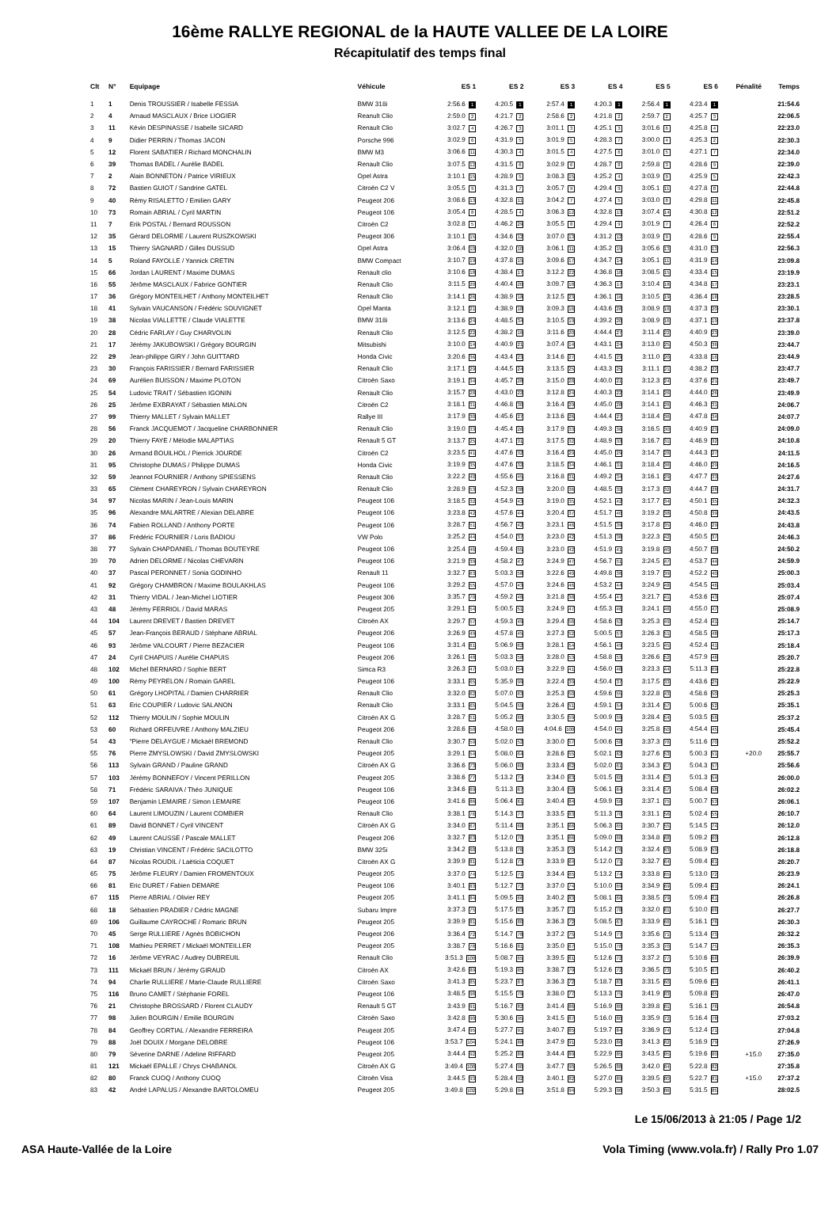16ème RALLYE REGIONAL de la HAUTE VALLEE DE LA LOIRE
Récapitulatif des temps final
| Clt | N° | Equipage | Véhicule | ES 1 | ES 2 | ES 3 | ES 4 | ES 5 | ES 6 | Pénalité | Temps |
| --- | --- | --- | --- | --- | --- | --- | --- | --- | --- | --- | --- |
| 1 | 1 | Denis TROUSSIER / Isabelle FESSIA | BMW 318i | 2:56.6 1 | 4:20.5 1 | 2:57.4 1 | 4:20.3 1 | 2:56.4 1 | 4:23.4 1 | | 21:54.6 |
| 2 | 4 | Arnaud MASCLAUX / Brice LIOGIER | Reanult Clio | 2:59.0 2 | 4:21.7 2 | 2:58.6 2 | 4:21.8 2 | 2:59.7 2 | 4:25.7 3 | | 22:06.5 |
| 3 | 11 | Kévin DESPINASSE / Isabelle SICARD | Renault Clio | 3:02.7 4 | 4:26.7 3 | 3:01.1 3 | 4:25.1 3 | 3:01.6 6 | 4:25.8 4 | | 22:23.0 |
| 4 | 9 | Didier PERRIN / Thomas JACON | Porsche 996 | 3:02.9 6 | 4:31.9 5 | 3:01.9 5 | 4:28.3 7 | 3:00.0 4 | 4:25.3 2 | | 22:30.3 |
| 5 | 12 | Florent SABATIER / Richard MONCHALIN | BMW M3 | 3:06.6 11 | 4:30.3 4 | 3:01.5 4 | 4:27.5 6 | 3:01.0 5 | 4:27.1 7 | | 22:34.0 |
| 6 | 39 | Thomas BADEL / Aurélie BADEL | Renault Clio | 3:07.5 12 | 4:31.5 6 | 3:02.9 6 | 4:28.7 8 | 2:59.8 3 | 4:28.6 9 | | 22:39.0 |
| 7 | 2 | Alain BONNETON / Patrice VIRIEUX | Opel Astra | 3:10.1 15 | 4:28.9 5 | 3:08.3 15 | 4:25.2 4 | 3:03.9 9 | 4:25.9 5 | | 22:42.3 |
| 8 | 72 | Bastien GUIOT / Sandrine GATEL | Citroën C2 V | 3:05.5 9 | 4:31.3 7 | 3:05.7 9 | 4:29.4 9 | 3:05.1 11 | 4:27.8 8 | | 22:44.8 |
| 9 | 40 | Rémy RISALETTO / Emilien GARY | Peugeot 206 | 3:08.6 13 | 4:32.8 11 | 3:04.2 7 | 4:27.4 5 | 3:03.0 8 | 4:29.8 11 | | 22:45.8 |
| 10 | 73 | Romain ABRIAL / Cyril MARTIN | Peugeot 106 | 3:05.4 8 | 4:28.5 4 | 3:06.3 12 | 4:32.8 13 | 3:07.4 14 | 4:30.8 12 | | 22:51.2 |
| 11 | 7 | Erik POSTAL / Bernard ROUSSON | Citroën C2 | 3:02.8 5 | 4:46.2 29 | 3:05.5 8 | 4:29.4 9 | 3:01.9 7 | 4:26.4 6 | | 22:52.2 |
| 12 | 35 | Gérard DELORME / Laurent RUSZKOWSKI | Peugeot 306 | 3:10.1 15 | 4:34.6 12 | 3:07.0 13 | 4:31.2 12 | 3:03.9 9 | 4:28.6 9 | | 22:55.4 |
| 13 | 15 | Thierry SAGNARD / Gilles DUSSUD | Opel Astra | 3:06.4 10 | 4:32.0 10 | 3:06.1 11 | 4:35.2 15 | 3:05.6 13 | 4:31.0 13 | | 22:56.3 |
| 14 | 5 | Roland FAYOLLE / Yannick CRETIN | BMW Compact | 3:10.7 19 | 4:37.8 15 | 3:09.6 17 | 4:34.7 14 | 3:05.1 11 | 4:31.9 14 | | 23:09.8 |
| 15 | 66 | Jordan LAURENT / Maxime DUMAS | Renault clio | 3:10.6 18 | 4:38.4 17 | 3:12.2 22 | 4:36.8 18 | 3:08.5 15 | 4:33.4 15 | | 23:19.9 |
| 16 | 55 | Jérôme MASCLAUX / Fabrice GONTIER | Renault Clio | 3:11.5 20 | 4:40.4 20 | 3:09.7 18 | 4:36.3 17 | 3:10.4 18 | 4:34.8 17 | | 23:23.1 |
| 17 | 36 | Grégory MONTEILHET / Anthony MONTEILHET | Renault Clio | 3:14.1 26 | 4:38.9 18 | 3:12.5 23 | 4:36.1 16 | 3:10.5 19 | 4:36.4 18 | | 23:28.5 |
| 18 | 41 | Sylvain VAUCANSON / Frédéric SOUVIGNET | Opel Manta | 3:12.1 21 | 4:38.9 18 | 3:09.3 16 | 4:43.6 26 | 3:08.9 16 | 4:37.3 20 | | 23:30.1 |
| 19 | 38 | Nicolas VIALLETTE / Claude VIALETTE | BMW 318i | 3:13.6 24 | 4:48.5 34 | 3:10.5 19 | 4:39.2 20 | 3:08.9 16 | 4:37.1 19 | | 23:37.8 |
| 20 | 28 | Cédric FARLAY / Guy CHARVOLIN | Renault Clio | 3:12.5 22 | 4:38.2 16 | 3:11.6 20 | 4:44.4 27 | 3:11.4 22 | 4:40.9 23 | | 23:39.0 |
| 21 | 17 | Jérémy JAKUBOWSKI / Grégory BOURGIN | Mitsubishi | 3:10.0 14 | 4:40.9 21 | 3:07.4 14 | 4:43.1 24 | 3:13.0 25 | 4:50.3 36 | | 23:44.7 |
| 22 | 29 | Jean-philippe GIRY / John GUITTARD | Honda Civic | 3:20.6 36 | 4:43.4 23 | 3:14.6 27 | 4:41.5 23 | 3:11.0 20 | 4:33.8 16 | | 23:44.9 |
| 23 | 30 | François FARISSIER / Bernard FARISSIER | Renault Clio | 3:17.1 29 | 4:44.5 24 | 3:13.5 25 | 4:43.3 25 | 3:11.1 21 | 4:38.2 22 | | 23:47.7 |
| 24 | 69 | Aurélien BUISSON / Maxime PLOTON | Citroën Saxo | 3:19.1 34 | 4:45.7 28 | 3:15.0 28 | 4:40.0 21 | 3:12.3 24 | 4:37.6 21 | | 23:49.7 |
| 25 | 54 | Ludovic TRAIT / Sébastien IGONIN | Renault Clio | 3:15.7 28 | 4:43.0 22 | 3:12.8 24 | 4:40.3 22 | 3:14.1 26 | 4:44.0 26 | | 23:49.9 |
| 26 | 25 | Jérôme EXBRAYAT / Sébastien MIALON | Citroën C2 | 3:18.1 31 | 4:46.8 30 | 3:16.4 29 | 4:45.0 28 | 3:14.1 26 | 4:46.3 31 | | 24:06.7 |
| 27 | 99 | Thierry MALLET / Sylvain MALLET | Rallye III | 3:17.9 30 | 4:45.6 27 | 3:13.6 26 | 4:44.4 27 | 3:18.4 36 | 4:47.8 34 | | 24:07.7 |
| 28 | 56 | Franck JACQUEMOT / Jacqueline CHARBONNIER | Renault Clio | 3:19.0 33 | 4:45.4 26 | 3:17.9 33 | 4:49.3 36 | 3:16.5 30 | 4:40.9 23 | | 24:09.0 |
| 29 | 20 | Thierry FAYE / Mélodie MALAPTIAS | Renault 5 GT | 3:13.7 25 | 4:47.1 31 | 3:17.5 32 | 4:48.9 33 | 3:16.7 31 | 4:46.9 32 | | 24:10.8 |
| 30 | 26 | Armand BOUILHOL / Pierrick JOURDE | Citroën C2 | 3:23.5 41 | 4:47.6 32 | 3:16.4 29 | 4:45.0 29 | 3:14.7 28 | 4:44.3 27 | | 24:11.5 |
| 31 | 95 | Christophe DUMAS / Philippe DUMAS | Honda Civic | 3:19.9 35 | 4:47.6 32 | 3:18.5 34 | 4:46.1 31 | 3:18.4 36 | 4:46.0 29 | | 24:16.5 |
| 32 | 59 | Jeannot FOURNIER / Anthony SPIESSENS | Renault Clio | 3:22.2 40 | 4:55.6 45 | 3:16.8 31 | 4:49.2 34 | 3:16.1 29 | 4:47.7 33 | | 24:27.6 |
| 33 | 65 | Clément CHAREYRON / Sylvain CHAREYRON | Renault Clio | 3:28.9 53 | 4:52.3 38 | 3:20.0 36 | 4:48.5 32 | 3:17.3 32 | 4:44.7 28 | | 24:31.7 |
| 34 | 97 | Nicolas MARIN / Jean-Louis MARIN | Peugeot 106 | 3:18.5 32 | 4:54.9 43 | 3:19.0 35 | 4:52.1 42 | 3:17.7 34 | 4:50.1 35 | | 24:32.3 |
| 35 | 96 | Alexandre MALARTRE / Alexian DELABRE | Peugeot 106 | 3:23.8 42 | 4:57.6 44 | 3:20.4 37 | 4:51.7 40 | 3:19.2 38 | 4:50.8 39 | | 24:43.5 |
| 36 | 74 | Fabien ROLLAND / Anthony PORTE | Peugeot 106 | 3:28.7 51 | 4:56.7 42 | 3:23.1 46 | 4:51.5 39 | 3:17.8 35 | 4:46.0 29 | | 24:43.8 |
| 37 | 86 | Frédéric FOURNIER / Loris BADIOU | VW Polo | 3:25.2 44 | 4:54.0 37 | 3:23.0 42 | 4:51.3 38 | 3:22.3 42 | 4:50.5 37 | | 24:46.3 |
| 38 | 77 | Sylvain CHAPDANIEL / Thomas BOUTEYRE | Peugeot 106 | 3:25.4 46 | 4:59.4 55 | 3:23.0 42 | 4:51.9 41 | 3:19.8 40 | 4:50.7 38 | | 24:50.2 |
| 39 | 70 | Adrien DELORME / Nicolas CHEVARIN | Peugeot 106 | 3:21.9 39 | 4:58.2 47 | 3:24.9 47 | 4:56.7 51 | 3:24.5 47 | 4:53.7 44 | | 24:59.9 |
| 40 | 37 | Pascal PERONNET / Sonia GODINHO | Renault 11 | 3:32.7 63 | 5:03.3 58 | 3:22.6 40 | 4:49.8 36 | 3:19.7 39 | 4:52.2 40 | | 25:00.3 |
| 41 | 92 | Grégory CHAMBRON / Maxime BOULAKHLAS | Peugeot 106 | 3:29.2 55 | 4:57.0 43 | 3:24.6 46 | 4:53.2 44 | 3:24.9 48 | 4:54.5 46 | | 25:03.4 |
| 42 | 31 | Thierry VIDAL / Jean-Michel LIOTIER | Peugeot 306 | 3:35.7 70 | 4:59.2 48 | 3:21.8 38 | 4:55.4 47 | 3:21.7 41 | 4:53.6 43 | | 25:07.4 |
| 43 | 48 | Jérémy FERRIOL / David MARAS | Peugeot 205 | 3:29.1 54 | 5:00.5 51 | 3:24.9 47 | 4:55.3 46 | 3:24.1 46 | 4:55.0 47 | | 25:08.9 |
| 44 | 104 | Laurent DREVET / Bastien DREVET | Citroën AX | 3:29.7 57 | 4:59.3 49 | 3:29.4 56 | 4:58.6 52 | 3:25.3 49 | 4:52.4 41 | | 25:14.7 |
| 45 | 57 | Jean-François BERAUD / Stéphane ABRIAL | Peugeot 206 | 3:26.9 49 | 4:57.8 45 | 3:27.3 52 | 5:00.5 57 | 3:26.3 51 | 4:58.5 48 | | 25:17.3 |
| 46 | 93 | Jérôme VALCOURT / Pierre BEZACIER | Peugeot 106 | 3:31.4 61 | 5:06.9 62 | 3:28.1 54 | 4:56.1 49 | 3:23.5 45 | 4:52.4 41 | | 25:18.4 |
| 47 | 24 | Cyril CHAPUIS / Aurélie CHAPUIS | Peugeot 206 | 3:26.1 48 | 5:03.3 58 | 3:28.0 53 | 4:58.8 53 | 3:26.6 52 | 4:57.9 48 | | 25:20.7 |
| 48 | 102 | Michel BERNARD / Sophie BERT | Simca R3 | 3:26.3 47 | 5:03.0 54 | 3:22.9 41 | 4:56.0 48 | 3:23.3 44 | 5:11.3 69 | | 25:22.8 |
| 49 | 100 | Rémy PEYRELON / Romain GAREL | Peugeot 106 | 3:33.1 65 | 5:35.9 99 | 3:22.4 39 | 4:50.4 37 | 3:17.5 33 | 4:43.6 25 | | 25:22.9 |
| 50 | 61 | Grégory LHOPITAL / Damien CHARRIER | Renault Clio | 3:32.0 62 | 5:07.0 63 | 3:25.3 50 | 4:59.6 55 | 3:22.8 43 | 4:58.6 50 | | 25:25.3 |
| 51 | 63 | Eric COUPIER / Ludovic SALANON | Renault Clio | 3:33.1 65 | 5:04.5 59 | 3:26.4 51 | 4:59.1 54 | 3:31.4 57 | 5:00.6 52 | | 25:35.1 |
| 52 | 112 | Thierry MOULIN / Sophie MOULIN | Citroën AX G | 3:28.7 51 | 5:05.2 60 | 3:30.5 59 | 5:00.9 59 | 3:28.4 54 | 5:03.5 56 | | 25:37.2 |
| 53 | 60 | Richard ORFEUVRE / Anthony MALZIEU | Peugeot 206 | 3:28.6 50 | 4:58.0 46 | 4:04.6 100 | 4:54.0 45 | 3:25.8 50 | 4:54.4 45 | | 25:45.4 |
| 54 | 43 | "Pierre DELAYGUE / Mickaël BREMOND | Renault Clio | 3:30.7 59 | 5:02.0 52 | 3:30.0 57 | 5:00.6 58 | 3:37.3 76 | 5:11.6 70 | | 25:52.2 |
| 55 | 76 | Pierre ZMYSLOWSKI / David ZMYSLOWSKI | Peugeot 205 | 3:29.1 54 | 5:08.0 64 | 3:28.6 55 | 5:02.1 62 | 3:27.6 53 | 5:00.3 51 | +20.0 | 25:55.7 |
| 56 | 113 | Sylvain GRAND / Pauline GRAND | Citroën AX G | 3:36.6 73 | 5:06.0 60 | 3:33.4 62 | 5:02.0 61 | 3:34.3 67 | 5:04.3 57 | | 25:56.6 |
| 57 | 103 | Jérémy BONNEFOY / Vincent PERILLON | Peugeot 205 | 3:38.6 77 | 5:13.2 74 | 3:34.0 63 | 5:01.5 60 | 3:31.4 57 | 5:01.3 54 | | 26:00.0 |
| 58 | 71 | Frédéric SARAIVA / Théo JUNIQUE | Peugeot 106 | 3:34.6 69 | 5:11.3 67 | 3:30.4 58 | 5:06.1 64 | 3:31.4 57 | 5:08.4 58 | | 26:02.2 |
| 59 | 107 | Benjamin LEMAIRE / Simon LEMAIRE | Peugeot 106 | 3:41.6 86 | 5:06.4 61 | 3:40.4 84 | 4:59.9 56 | 3:37.1 75 | 5:00.7 53 | | 26:06.1 |
| 60 | 64 | Laurent LIMOUZIN / Laurent COMBIER | Renault Clio | 3:38.1 76 | 5:14.3 77 | 3:33.5 63 | 5:11.3 70 | 3:31.1 56 | 5:02.4 55 | | 26:10.7 |
| 61 | 89 | David BONNET / Cyril VINCENT | Citroën AX G | 3:34.0 67 | 5:11.4 68 | 3:35.1 66 | 5:06.3 65 | 3:30.7 55 | 5:14.5 74 | | 26:12.0 |
| 62 | 49 | Laurent CAUSSE / Pascale MALLET | Peugeot 206 | 3:32.7 63 | 5:12.0 70 | 3:35.1 66 | 5:09.0 68 | 3:34.8 68 | 5:09.2 60 | | 26:12.8 |
| 63 | 19 | Christian VINCENT / Frédéric SACILOTTO | BMW 325i | 3:34.2 68 | 5:13.8 76 | 3:35.3 70 | 5:14.2 76 | 3:32.4 63 | 5:08.9 59 | | 26:18.8 |
| 64 | 87 | Nicolas ROUDIL / Laëticia COQUET | Citroën AX G | 3:39.9 81 | 5:12.8 73 | 3:33.9 64 | 5:12.0 71 | 3:32.7 64 | 5:09.4 61 | | 26:20.7 |
| 65 | 75 | Jérôme FLEURY / Damien FROMENTOUX | Peugeot 205 | 3:37.0 74 | 5:12.5 71 | 3:34.4 65 | 5:13.2 74 | 3:33.8 65 | 5:13.0 72 | | 26:23.9 |
| 66 | 81 | Eric DURET / Fabien DEMARE | Peugeot 106 | 3:40.1 83 | 5:12.7 72 | 3:37.0 74 | 5:10.0 69 | 3:34.9 69 | 5:09.4 61 | | 26:24.1 |
| 67 | 115 | Pierre ABRIAL / Olivier REY | Peugeot 205 | 3:41.1 84 | 5:09.5 66 | 3:40.2 83 | 5:08.1 66 | 3:38.5 79 | 5:09.4 61 | | 26:26.8 |
| 68 | 18 | Sébastien PRADIER / Cédric MAGNE | Subaru Impre | 3:37.3 75 | 5:17.5 83 | 3:35.7 71 | 5:15.2 78 | 3:32.0 61 | 5:10.0 66 | | 26:27.7 |
| 69 | 106 | Guillaume CAYROCHE / Romaric BRUN | Peugeot 205 | 3:39.9 81 | 5:15.6 80 | 3:36.3 72 | 5:08.5 67 | 3:33.9 66 | 5:16.1 76 | | 26:30.3 |
| 70 | 45 | Serge RULLIERE / Agnès BOBICHON | Peugeot 206 | 3:36.4 72 | 5:14.7 78 | 3:37.2 75 | 5:14.9 77 | 3:35.6 71 | 5:13.4 73 | | 26:32.2 |
| 71 | 108 | Mathieu PERRET / Mickaël MONTEILLER | Peugeot 205 | 3:38.7 78 | 5:16.6 81 | 3:35.0 67 | 5:15.0 78 | 3:35.3 70 | 5:14.7 75 | | 26:35.3 |
| 72 | 16 | Jérôme VEYRAC / Audrey DUBREUIL | Renault Clio | 3:51.3 100 | 5:08.7 65 | 3:39.5 81 | 5:12.6 72 | 3:37.2 77 | 5:10.6 68 | | 26:39.9 |
| 73 | 111 | Mickaël BRUN / Jérémy GIRAUD | Citroën AX | 3:42.6 89 | 5:19.3 85 | 3:38.7 79 | 5:12.6 72 | 3:36.5 73 | 5:10.5 67 | | 26:40.2 |
| 74 | 94 | Charlie RULLIERE / Marie-Claude RULLIERE | Citroën Saxo | 3:41.3 85 | 5:23.7 87 | 3:36.3 72 | 5:18.7 83 | 3:31.5 60 | 5:09.6 64 | | 26:41.1 |
| 75 | 116 | Bruno CAMET / Stéphanie FOREL | Peugeot 106 | 3:48.5 98 | 5:15.5 79 | 3:38.0 77 | 5:13.3 75 | 3:41.9 83 | 5:09.8 65 | | 26:47.0 |
| 76 | 21 | Christophe BROSSARD / Florent CLAUDY | Renault 5 GT | 3:43.9 91 | 5:16.7 82 | 3:41.4 86 | 5:16.9 80 | 3:39.8 81 | 5:16.1 76 | | 26:54.8 |
| 77 | 98 | Julien BOURGIN / Emilie BOURGIN | Citroën Saxo | 3:42.8 90 | 5:30.6 95 | 3:41.5 87 | 5:16.0 80 | 3:35.9 72 | 5:16.4 78 | | 27:03.2 |
| 78 | 84 | Geoffrey CORTIAL / Alexandre FERREIRA | Peugeot 205 | 3:47.4 95 | 5:27.7 91 | 3:40.7 85 | 5:19.7 84 | 3:36.9 74 | 5:12.4 71 | | 27:04.8 |
| 79 | 88 | Joël DOUIX / Morgane DELOBRE | Peugeot 106 | 3:53.7 104 | 5:24.1 88 | 3:47.9 91 | 5:23.0 86 | 3:41.3 82 | 5:16.9 79 | | 27:26.9 |
| 80 | 79 | Séverine DARNE / Adeline RIFFARD | Peugeot 205 | 3:44.4 92 | 5:25.2 89 | 3:44.4 89 | 5:22.9 85 | 3:43.5 85 | 5:19.6 80 | +15.0 | 27:35.0 |
| 81 | 121 | Mickaël EPALLE / Chrys CHABANOL | Citroën AX G | 3:49.4 100 | 5:27.4 90 | 3:47.7 90 | 5:26.5 88 | 3:42.0 84 | 5:22.8 82 | | 27:35.8 |
| 82 | 80 | Franck CUOQ / Anthony CUOQ | Citroën Visa | 3:44.5 93 | 5:28.4 92 | 3:40.1 82 | 5:27.0 89 | 3:39.5 80 | 5:22.7 81 | +15.0 | 27:37.2 |
| 83 | 42 | André LAPALUS / Alexandre BARTOLOMEU | Peugeot 205 | 3:49.8 102 | 5:29.8 94 | 3:51.8 94 | 5:29.3 90 | 3:50.3 86 | 5:31.5 85 | | 28:02.5 |
Le 15/06/2013 à 21:05 / Page 1/2
ASA Haute-Vallée de la Loire Vola Timing (www.vola.fr) / Rally Pro 1.07